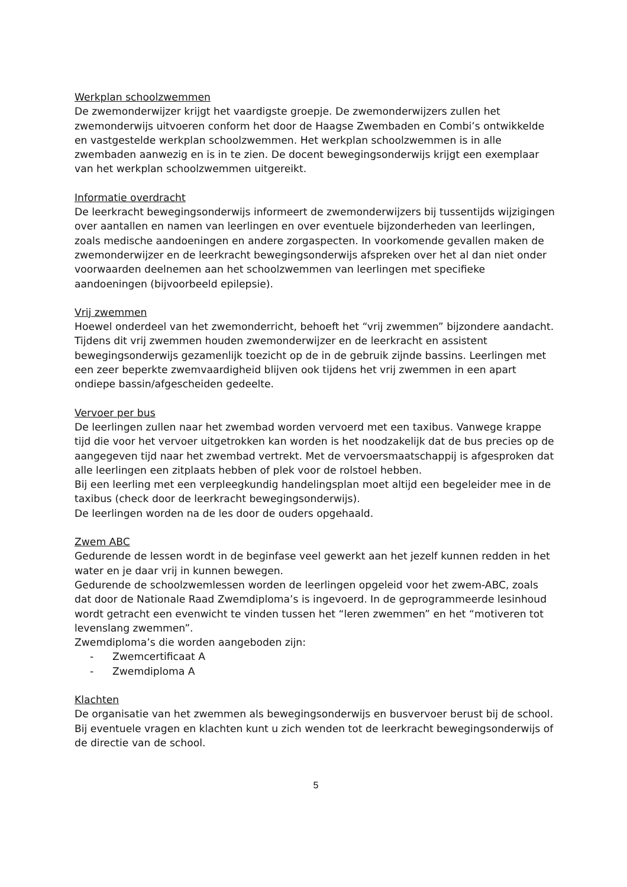Werkplan schoolzwemmen
De zwemonderwijzer krijgt het vaardigste groepje. De zwemonderwijzers zullen het zwemonderwijs uitvoeren conform het door de Haagse Zwembaden en Combi’s ontwikkelde en vastgestelde werkplan schoolzwemmen. Het werkplan schoolzwemmen is in alle zwembaden aanwezig en is in te zien. De docent bewegingsonderwijs krijgt een exemplaar van het werkplan schoolzwemmen uitgereikt.
Informatie overdracht
De leerkracht bewegingsonderwijs informeert de zwemonderwijzers bij tussentijds wijzigingen over aantallen en namen van leerlingen en over eventuele bijzonderheden van leerlingen, zoals medische aandoeningen en andere zorgaspecten. In voorkomende gevallen maken de zwemonderwijzer en de leerkracht bewegingsonderwijs afspreken over het al dan niet onder voorwaarden deelnemen aan het schoolzwemmen van leerlingen met specifieke aandoeningen (bijvoorbeeld epilepsie).
Vrij zwemmen
Hoewel onderdeel van het zwemonderricht, behoeft het “vrij zwemmen” bijzondere aandacht. Tijdens dit vrij zwemmen houden zwemonderwijzer en de leerkracht en assistent bewegingsonderwijs gezamenlijk toezicht op de in de gebruik zijnde bassins. Leerlingen met een zeer beperkte zwemvaardigheid blijven ook tijdens het vrij zwemmen in een apart ondiepe bassin/afgescheiden gedeelte.
Vervoer per bus
De leerlingen zullen naar het zwembad worden vervoerd met een taxibus. Vanwege krappe tijd die voor het vervoer uitgetrokken kan worden is het noodzakelijk dat de bus precies op de aangegeven tijd naar het zwembad vertrekt. Met de vervoersmaatschappij is afgesproken dat alle leerlingen een zitplaats hebben of plek voor de rolstoel hebben.
Bij een leerling met een verpleegkundig handelingsplan moet altijd een begeleider mee in de taxibus (check door de leerkracht bewegingsonderwijs).
De leerlingen worden na de les door de ouders opgehaald.
Zwem ABC
Gedurende de lessen wordt in de beginfase veel gewerkt aan het jezelf kunnen redden in het water en je daar vrij in kunnen bewegen.
Gedurende de schoolzwemlessen worden de leerlingen opgeleid voor het zwem-ABC, zoals dat door de Nationale Raad Zwemdiploma’s is ingevoerd. In de geprogrammeerde lesinhoud wordt getracht een evenwicht te vinden tussen het “leren zwemmen” en het “motiveren tot levenslang zwemmen”.
Zwemdiploma’s die worden aangeboden zijn:
- Zwemcertificaat A
- Zwemdiploma A
Klachten
De organisatie van het zwemmen als bewegingsonderwijs en busvervoer berust bij de school. Bij eventuele vragen en klachten kunt u zich wenden tot de leerkracht bewegingsonderwijs of de directie van de school.
5